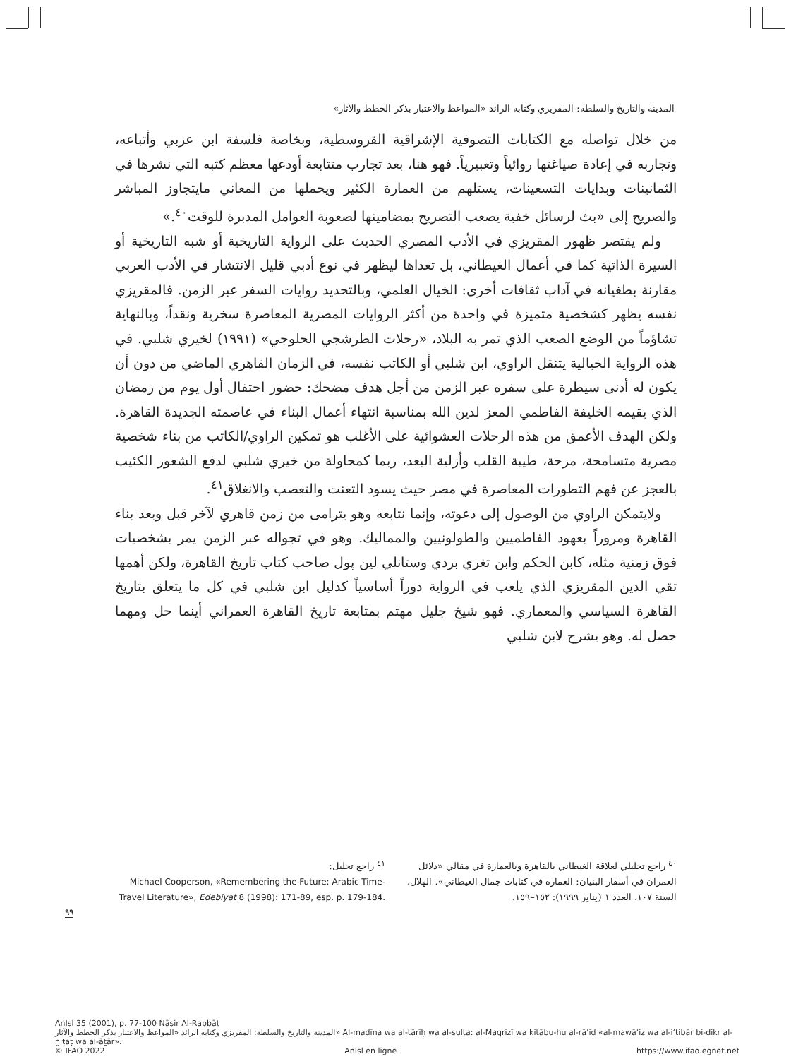المدينة والتاريخ والسلطة: المقريزي وكتابه الرائد «المواعظ والاعتبار بذكر الخطط والآثار»
من خلال تواصله مع الكتابات التصوفية الإشراقية القروسطية، وبخاصة فلسفة ابن عربي وأتباعه، وتجاربه في إعادة صياغتها روائياً وتعبيرياً. فهو هنا، بعد تجارب متتابعة أودعها معظم كتبه التي نشرها في الثمانينات وبدايات التسعينات، يستلهم من العمارة الكثير ويحملها من المعاني مايتجاوز المباشر والصريح إلى «بث لرسائل خفية يصعب التصريح بمضامينها لصعوبة العوامل المدبرة للوقت<sup>٤٠</sup>.»
ولم يقتصر ظهور المقريزي في الأدب المصري الحديث على الرواية التاريخية أو شبه التاريخية أو السيرة الذاتية كما في أعمال الغيطاني، بل تعداها ليظهر في نوع أدبي قليل الانتشار في الأدب العربي مقارنة بطغيانه في آداب ثقافات أخرى: الخيال العلمي، وبالتحديد روايات السفر عبر الزمن. فالمقريزي نفسه يظهر كشخصية متميزة في واحدة من أكثر الروايات المصرية المعاصرة سخرية ونقداً، وبالنهاية تشاؤماً من الوضع الصعب الذي تمر به البلاد، «رحلات الطرشجي الحلوجي» (١٩٩١) لخيري شلبي. في هذه الرواية الخيالية يتنقل الراوي، ابن شلبي أو الكاتب نفسه، في الزمان القاهري الماضي من دون أن يكون له أدنى سيطرة على سفره عبر الزمن من أجل هدف مضحك: حضور احتفال أول يوم من رمضان الذي يقيمه الخليفة الفاطمي المعز لدين الله بمناسبة انتهاء أعمال البناء في عاصمته الجديدة القاهرة. ولكن الهدف الأعمق من هذه الرحلات العشوائية على الأغلب هو تمكين الراوي/الكاتب من بناء شخصية مصرية متسامحة، مرحة، طيبة القلب وأزلية البعد، ربما كمحاولة من خيري شلبي لدفع الشعور الكئيب بالعجز عن فهم التطورات المعاصرة في مصر حيث يسود التعنت والتعصب والانغلاق<sup>٤١</sup>.
ولايتمكن الراوي من الوصول إلى دعوته، وإنما نتابعه وهو يترامى من زمن قاهري لآخر قبل وبعد بناء القاهرة ومروراً بعهود الفاطميين والطولونيين والمماليك. وهو في تجواله عبر الزمن يمر بشخصيات فوق زمنية مثله، كابن الحكم وابن تغري بردي وستانلي لين پول صاحب كتاب تاريخ القاهرة، ولكن أهمها تقي الدين المقريزي الذي يلعب في الرواية دوراً أساسياً كدليل ابن شلبي في كل ما يتعلق بتاريخ القاهرة السياسي والمعماري. فهو شيخ جليل مهتم بمتابعة تاريخ القاهرة العمراني أينما حل ومهما حصل له. وهو يشرح لابن شلبي
<sup>٤٠</sup> راجع تحليلي لعلاقة الغيطاني بالقاهرة وبالعمارة في مقالي «دلائل العمران في أسفار البنيان: العمارة في كتابات جمال الغيطاني». الهلال، السنة ١٠٧، العدد ١ (يناير ١٩٩٩): ١٥٢–١٥٩.
<sup>٤١</sup> راجع تحليل:
Michael Cooperson, «Remembering the Future: Arabic Time-Travel Literature», Edebiyat 8 (1998): 171-89, esp. p. 179-184.
٩٩
AnIsl 35 (2001), p. 77-100 Nāṣir Al-Rabbāṭ
المدينة والتاريخ والسلطة: المقريزي وكتابه الرائد «المواعظ والاعتبار بذكر الخطط والآثار» Al-madīna wa al-tārīḫ wa al-sulṭa: al-Maqrīzī wa kitābu-hu al-rā’id «al-mawā‘iẓ wa al-i‘tibār bi-ḏikr al-ḫiṭaṭ wa al-āṯār».
© IFAO 2022 AnIsl en ligne https://www.ifao.egnet.net